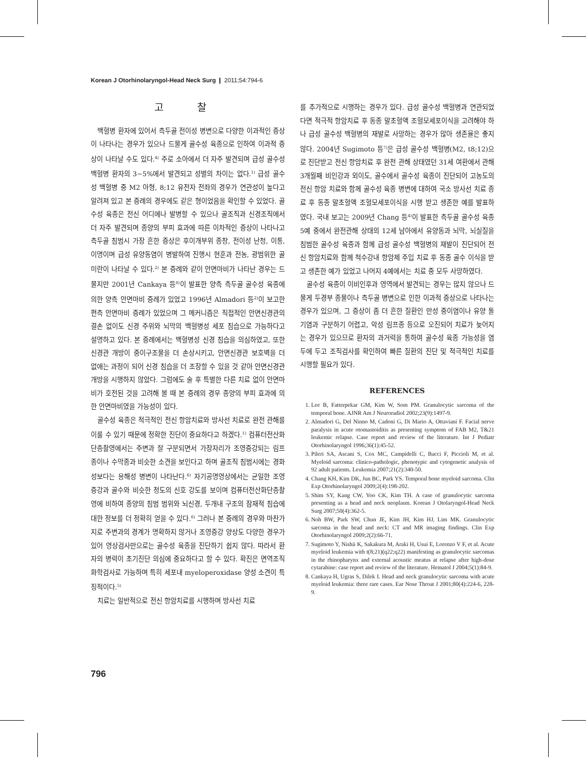Korean J Otorhinolaryngol-Head Neck Surg ❙ 2011;54:794-6
고 찰
백혈병 환자에 있어서 측두골 전이성 병변으로 다양한 이과적인 증상이 나타나는 경우가 있으나 드물게 골수성 육종으로 인하여 이과적 증상이 나타날 수도 있다.<sup>4)</sup> 주로 소아에서 더 자주 발견되며 급성 골수성 백혈병 환자의 3~5%에서 발견되고 성별의 차이는 없다.<sup>1)</sup> 급성 골수성 백혈병 중 M2 아형, 8;12 유전자 전좌의 경우가 연관성이 높다고 알려져 있고 본 증례의 경우에도 같은 형이었음을 확인할 수 있었다. 골수성 육종은 전신 어디에나 발병할 수 있으나 골조직과 신경조직에서 더 자주 발견되며 종양의 부피 효과에 따른 이차적인 증상이 나타나고 측두골 침범시 가장 흔한 증상은 후이개부위 종창, 전이성 난청, 이통, 이명이며 급성 유양동염이 병발하여 진행시 현훈과 전농, 광범위한 골미란이 나타날 수 있다.<sup>2)</sup> 본 증례와 같이 안면마비가 나타난 경우는 드물지만 2001년 Cankaya 등<sup>8)</sup>이 발표한 양측 측두골 골수성 육종에 의한 양측 안면마비 증례가 있었고 1996년 Almadori 등<sup>2)</sup>이 보고한 편측 안면마비 증례가 있었으며 그 메커니즘은 직접적인 안면신경관의 결손 없이도 신경 주위와 뇌막의 백혈병성 세포 침습으로 가능하다고 설명하고 있다. 본 증례에서는 백혈병성 신경 침습을 의심하였고, 또한 신경관 개방이 중이구조물을 더 손상시키고, 안면신경관 보호벽을 더 없애는 과정이 되어 신경 침습을 더 조장할 수 있을 것 같아 안면신경관 개방을 시행하지 않았다. 그럼에도 술 후 특별한 다른 치료 없이 안면마비가 호전된 것을 고려해 볼 때 본 증례의 경우 종양의 부피 효과에 의한 안면마비였을 가능성이 있다.
골수성 육종은 적극적인 전신 항암치료와 방사선 치료로 완전 관해를 이룰 수 있기 때문에 정확한 진단이 중요하다고 하겠다.<sup>1)</sup> 컴퓨터전산화단층촬영에서는 주변과 잘 구분되면서 가장자리가 조영증강되는 림프종이나 수막종과 비슷한 소견을 보인다고 하며 골조직 침범시에는 경화성보다는 용해성 병변이 나타난다.<sup>6)</sup> 자기공명영상에서는 균일한 조영증강과 골수와 비슷한 정도의 신호 강도를 보이며 컴퓨터전산화단층촬영에 비하여 종양의 침범 범위와 뇌신경, 두개내 구조의 잠재적 침습에 대한 정보를 더 정확히 얻을 수 있다.<sup>6)</sup> 그러나 본 증례의 경우와 마찬가지로 주변과의 경계가 명확하지 않거나 조영증강 양상도 다양한 경우가 있어 영상검사만으로는 골수성 육종을 진단하기 쉽지 않다. 따라서 환자의 병력이 초기진단 의심에 중요하다고 할 수 있다. 확진은 면역조직화학검사로 가능하며 특히 세포내 myeloperoxidase 양성 소견이 특징적이다.<sup>5)</sup>
치료는 일반적으로 전신 항암치료를 시행하며 방사선 치료
를 추가적으로 시행하는 경우가 있다. 급성 골수성 백혈병과 연관되었다면 적극적 항암치료 후 동종 말초혈액 조혈모세포이식을 고려해야 하나 급성 골수성 백혈병의 재발로 사망하는 경우가 많아 생존율은 좋지 않다. 2004년 Sugimoto 등<sup>7)</sup>은 급성 골수성 백혈병(M2, t8;12)으로 진단받고 전신 항암치료 후 완전 관해 상태였던 31세 여환에서 관해 3개월째 비인강과 외이도, 골수에서 골수성 육종이 진단되어 고농도의 전신 항암 치료와 함께 골수성 육종 병변에 대하여 국소 방사선 치료 종료 후 동종 말초혈액 조혈모세포이식을 시행 받고 생존한 예를 발표하였다. 국내 보고는 2009년 Chang 등<sup>4)</sup>이 발표한 측두골 골수성 육종 5예 중에서 완전관해 상태의 12세 남아에서 유양동과 뇌막, 뇌실질을 침범한 골수성 육종과 함께 급성 골수성 백혈병의 재발이 진단되어 전신 항암치료와 함께 척수강내 항암제 주입 치료 후 동종 골수 이식을 받고 생존한 예가 있었고 나머지 4예에서는 치료 중 모두 사망하였다.
골수성 육종이 이비인후과 영역에서 발견되는 경우는 많지 않으나 드물게 두경부 종물이나 측두골 병변으로 인한 이과적 증상으로 나타나는 경우가 있으며, 그 증상이 좀 더 흔한 질환인 만성 중이염이나 유양 돌기염과 구분하기 어렵고, 악성 림프종 등으로 오진되어 치료가 늦어지는 경우가 있으므로 환자의 과거력을 통하여 골수성 육종 가능성을 염두에 두고 조직검사를 확인하여 빠른 질환의 진단 및 적극적인 치료를 시행할 필요가 있다.
REFERENCES
1. Lee B, Fatterpekar GM, Kim W, Som PM. Granulocytic sarcoma of the temporal bone. AJNR Am J Neuroradiol 2002;23(9):1497-9.
2. Almadori G, Del Ninno M, Cadoni G, Di Mario A, Ottaviani F. Facial nerve paralysis in acute otomastoiditis as presenting symptom of FAB M2, T&21 leukemic relapse. Case report and review of the literature. Int J Pediatr Otorhinolaryngol 1996;36(1):45-52.
3. Pileri SA, Ascani S, Cox MC, Campidelli C, Bacci F, Piccioli M, et al. Myeloid sarcoma: clinico-pathologic, phenotypic and cytogenetic analysis of 92 adult patients. Leukemia 2007;21(2):340-50.
4. Chang KH, Kim DK, Jun BC, Park YS. Temporal bone myeloid sarcoma. Clin Exp Otorhinolaryngol 2009;2(4):198-202.
5. Shim SY, Kang CW, Yoo CK, Kim TH. A case of granulocytic sarcoma presenting as a head and neck neoplasm. Korean J Otolaryngol-Head Neck Surg 2007;50(4):362-5.
6. Noh BW, Park SW, Chun JE, Kim JH, Kim HJ, Lim MK. Granulocytic sarcoma in the head and neck: CT and MR imaging findings. Clin Exp Otorhinolaryngol 2009;2(2):66-71.
7. Sugimoto Y, Nishii K, Sakakura M, Araki H, Usui E, Lorenzo V F, et al. Acute myeloid leukemia with t(8;21)(q22;q22) manifesting as granulocytic sarcomas in the rhinopharynx and external acoustic meatus at relapse after high-dose cytarabine: case report and review of the literature. Hematol J 2004;5(1):84-9.
8. Cankaya H, Ugras S, Dilek I. Head and neck granulocytic sarcoma with acute myeloid leukemia: three rare cases. Ear Nose Throat J 2001;80(4):224-6, 228-9.
796